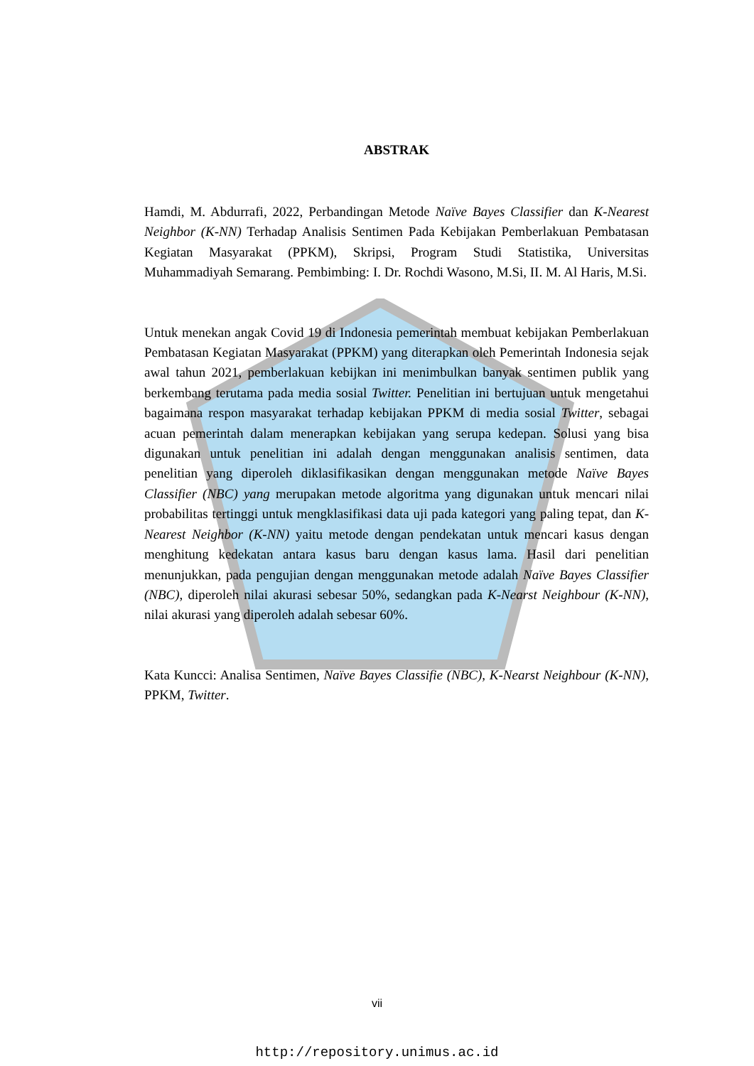ABSTRAK
Hamdi, M. Abdurrafi, 2022, Perbandingan Metode Naïve Bayes Classifier dan K-Nearest Neighbor (K-NN) Terhadap Analisis Sentimen Pada Kebijakan Pemberlakuan Pembatasan Kegiatan Masyarakat (PPKM), Skripsi, Program Studi Statistika, Universitas Muhammadiyah Semarang. Pembimbing: I. Dr. Rochdi Wasono, M.Si, II. M. Al Haris, M.Si.
Untuk menekan angak Covid 19 di Indonesia pemerintah membuat kebijakan Pemberlakuan Pembatasan Kegiatan Masyarakat (PPKM) yang diterapkan oleh Pemerintah Indonesia sejak awal tahun 2021, pemberlakuan kebijkan ini menimbulkan banyak sentimen publik yang berkembang terutama pada media sosial Twitter. Penelitian ini bertujuan untuk mengetahui bagaimana respon masyarakat terhadap kebijakan PPKM di media sosial Twitter, sebagai acuan pemerintah dalam menerapkan kebijakan yang serupa kedepan. Solusi yang bisa digunakan untuk penelitian ini adalah dengan menggunakan analisis sentimen, data penelitian yang diperoleh diklasifikasikan dengan menggunakan metode Naïve Bayes Classifier (NBC) yang merupakan metode algoritma yang digunakan untuk mencari nilai probabilitas tertinggi untuk mengklasifikasi data uji pada kategori yang paling tepat, dan K-Nearest Neighbor (K-NN) yaitu metode dengan pendekatan untuk mencari kasus dengan menghitung kedekatan antara kasus baru dengan kasus lama. Hasil dari penelitian menunjukkan, pada pengujian dengan menggunakan metode adalah Naïve Bayes Classifier (NBC), diperoleh nilai akurasi sebesar 50%, sedangkan pada K-Nearst Neighbour (K-NN), nilai akurasi yang diperoleh adalah sebesar 60%.
Kata Kuncci: Analisa Sentimen, Naïve Bayes Classifie (NBC), K-Nearst Neighbour (K-NN), PPKM, Twitter.
vii
http://repository.unimus.ac.id